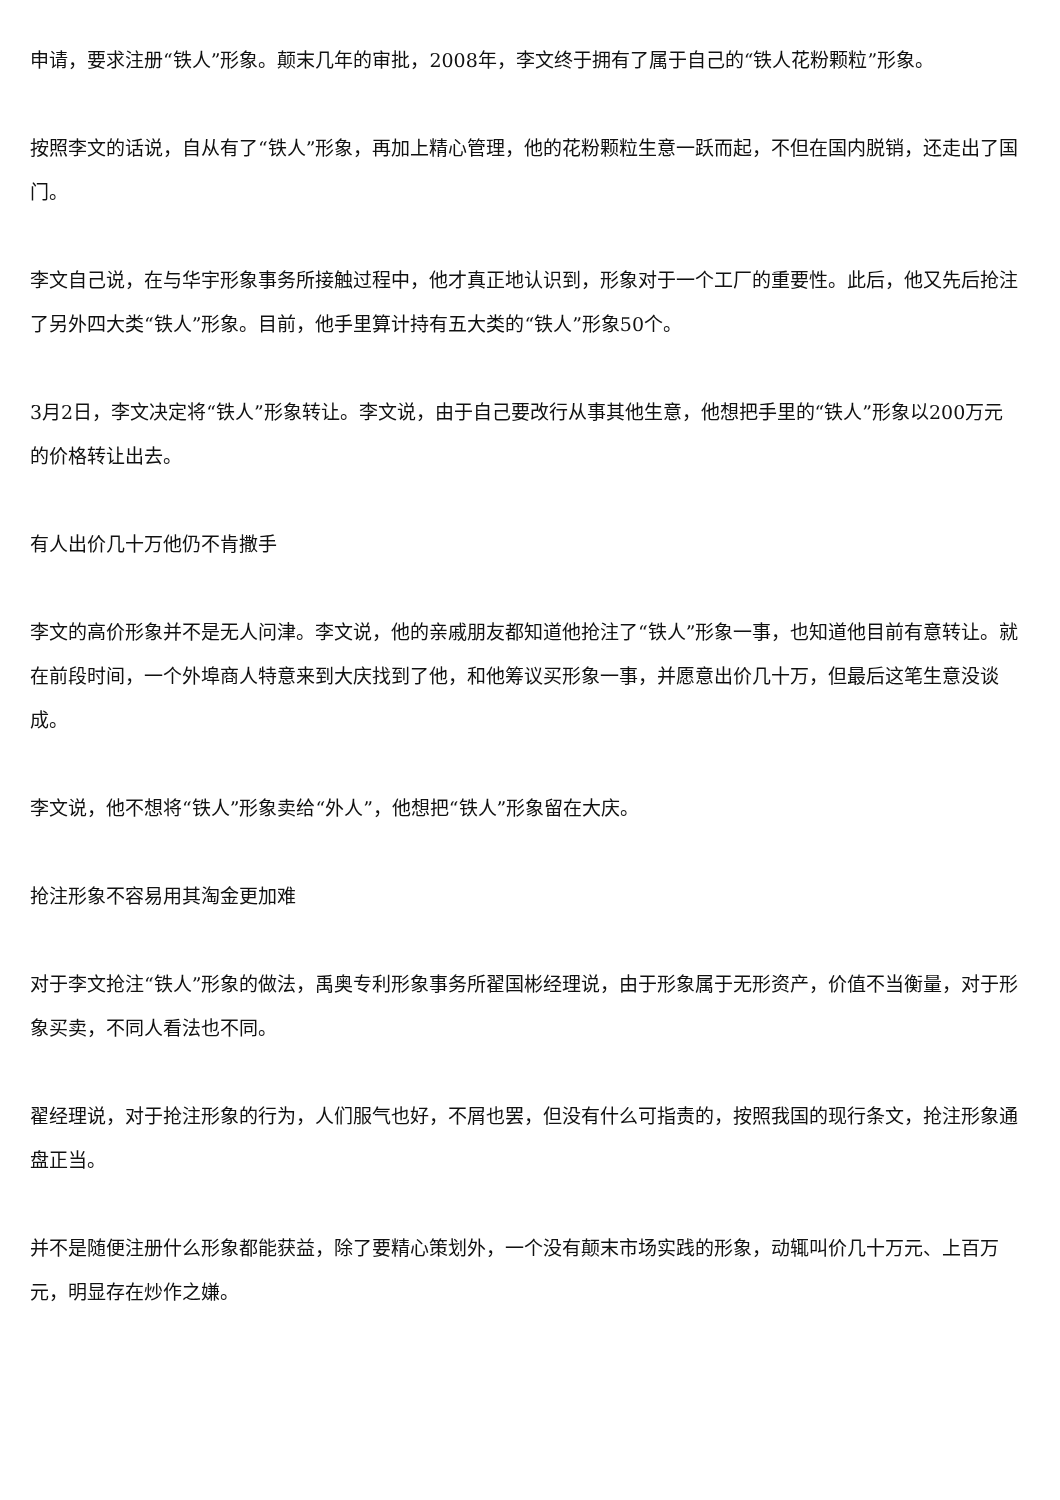申请，要求注册“铁人”形象。颠末几年的审批，2008年，李文终于拥有了属于自己的“铁人花粉颗粒”形象。
按照李文的话说，自从有了“铁人”形象，再加上精心管理，他的花粉颗粒生意一跃而起，不但在国内脱销，还走出了国门。
李文自己说，在与华宇形象事务所接触过程中，他才真正地认识到，形象对于一个工厂的重要性。此后，他又先后抢注了另外四大类“铁人”形象。目前，他手里算计持有五大类的“铁人”形象50个。
3月2日，李文决定将“铁人”形象转让。李文说，由于自己要改行从事其他生意，他想把手里的“铁人”形象以200万元的价格转让出去。
有人出价几十万他仍不肯撒手
李文的高价形象并不是无人问津。李文说，他的亲戚朋友都知道他抢注了“铁人”形象一事，也知道他目前有意转让。就在前段时间，一个外埠商人特意来到大庆找到了他，和他筹议买形象一事，并愿意出价几十万，但最后这笔生意没谈成。
李文说，他不想将“铁人”形象卖给“外人”，他想把“铁人”形象留在大庆。
抢注形象不容易用其淘金更加难
对于李文抢注“铁人”形象的做法，禹奥专利形象事务所翟国彬经理说，由于形象属于无形资产，价值不当衡量，对于形象买卖，不同人看法也不同。
翟经理说，对于抢注形象的行为，人们服气也好，不屑也罢，但没有什么可指责的，按照我国的现行条文，抢注形象通盘正当。
并不是随便注册什么形象都能获益，除了要精心策划外，一个没有颠末市场实践的形象，动辄叫价几十万元、上百万元，明显存在炒作之嫌。